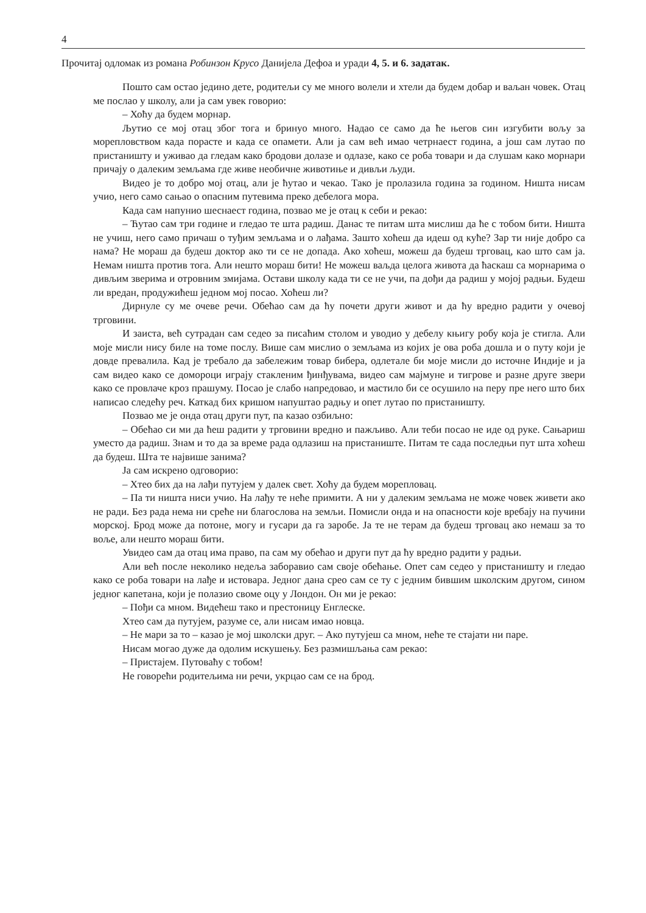4
Прочитај одломак из романа Робинзон Крусо Данијела Дефоа и уради 4, 5. и 6. задатак.
Пошто сам остао једино дете, родитељи су ме много волели и хтели да будем добар и ваљан човек. Отац ме послао у школу, али ја сам увек говорио:
– Хоћу да будем морнар.
Љутио се мој отац због тога и бринуо много. Надао се само да ће његов син изгубити вољу за морепловством када порасте и када се опамети. Али ја сам већ имао четрнаест година, а још сам лутао по пристаништу и уживао да гледам како бродови долазе и одлазе, како се роба товари и да слушам како морнари причају о далеким земљама где живе необичне животиње и дивљи људи.
Видео је то добро мој отац, али је ћутао и чекао. Тако је пролазила година за годином. Ништа нисам учио, него само сањао о опасним путевима преко дебелога мора.
Када сам напунио шеснаест година, позвао ме је отац к себи и рекао:
– Ћутао сам три године и гледао те шта радиш. Данас те питам шта мислиш да ће с тобом бити. Ништа не учиш, него само причаш о туђим земљама и о лађама. Зашто хоћеш да идеш од куће? Зар ти није добро са нама? Не мораш да будеш доктор ако ти се не допада. Ако хоћеш, можеш да будеш трговац, као што сам ја. Немам ништа против тога. Али нешто мораш бити! Не можеш ваљда целога живота да ћаскаш са морнарима о дивљим зверима и отровним змијама. Остави школу када ти се не учи, па дођи да радиш у мојој радњи. Будеш ли вредан, продужићеш једном мој посао. Хоћеш ли?
Дирнуле су ме очеве речи. Обећао сам да ћу почети други живот и да ћу вредно радити у очевој трговини.
И заиста, већ сутрадан сам седео за писаћим столом и уводио у дебелу књигу робу која је стигла. Али моје мисли нису биле на томе послу. Више сам мислио о земљама из којих је ова роба дошла и о путу који је довде превалила. Кад је требало да забележим товар бибера, одлетале би моје мисли до источне Индије и ја сам видео како се домороци играју стакленим ђинђувама, видео сам мајмуне и тигрове и разне друге звери како се провлаче кроз прашуму. Посао је слабо напредовао, и мастило би се осушило на перу пре него што бих написао следећу реч. Каткад бих кришом напуштао радњу и опет лутао по пристаништу.
Позвао ме је онда отац други пут, па казао озбиљно:
– Обећао си ми да ћеш радити у трговини вредно и пажљиво. Али теби посао не иде од руке. Сањариш уместо да радиш. Знам и то да за време рада одлазиш на пристаниште. Питам те сада последњи пут шта хоћеш да будеш. Шта те највише занима?
Ја сам искрено одговорио:
– Хтео бих да на лађи путујем у далек свет. Хоћу да будем морепловац.
– Па ти ништа ниси учио. На лађу те неће примити. А ни у далеким земљама не може човек живети ако не ради. Без рада нема ни среће ни благослова на земљи. Помисли онда и на опасности које вребају на пучини морској. Брод може да потоне, могу и гусари да га заробе. Ја те не терам да будеш трговац ако немаш за то воље, али нешто мораш бити.
Увидео сам да отац има право, па сам му обећао и други пут да ћу вредно радити у радњи.
Али већ после неколико недеља заборавио сам своје обећање. Опет сам седео у пристаништу и гледао како се роба товари на лађе и истовара. Једног дана срео сам се ту с једним бившим школским другом, сином једног капетана, који је полазио своме оцу у Лондон. Он ми је рекао:
– Пођи са мном. Видећеш тако и престоницу Енглеске.
Хтео сам да путујем, разуме се, али нисам имао новца.
– Не мари за то – казао је мој школски друг. – Ако путујеш са мном, неће те стајати ни паре.
Нисам могао дуже да одолим искушењу. Без размишљања сам рекао:
– Пристајем. Путоваћу с тобом!
Не говорећи родитељима ни речи, укрцао сам се на брод.